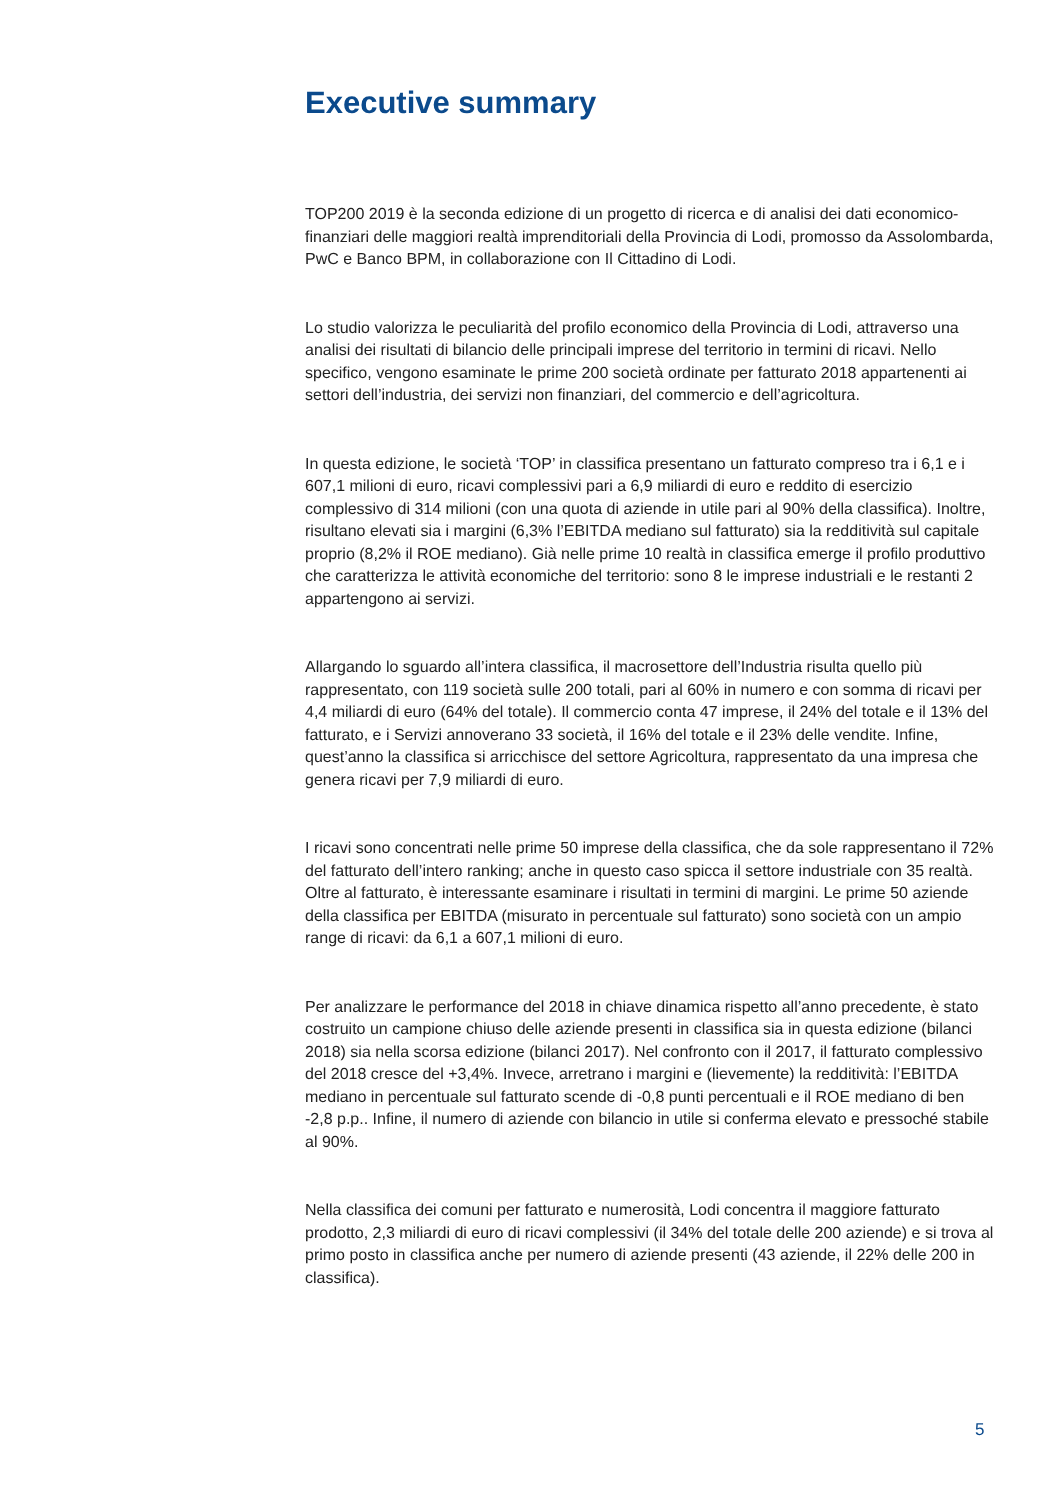Executive summary
TOP200 2019 è la seconda edizione di un progetto di ricerca e di analisi dei dati economico-finanziari delle maggiori realtà imprenditoriali della Provincia di Lodi, promosso da Assolombarda, PwC e Banco BPM, in collaborazione con Il Cittadino di Lodi.
Lo studio valorizza le peculiarità del profilo economico della Provincia di Lodi, attraverso una analisi dei risultati di bilancio delle principali imprese del territorio in termini di ricavi. Nello specifico, vengono esaminate le prime 200 società ordinate per fatturato 2018 appartenenti ai settori dell’industria, dei servizi non finanziari, del commercio e dell’agricoltura.
In questa edizione, le società ‘TOP’ in classifica presentano un fatturato compreso tra i 6,1 e i 607,1 milioni di euro, ricavi complessivi pari a 6,9 miliardi di euro e reddito di esercizio complessivo di 314 milioni (con una quota di aziende in utile pari al 90% della classifica). Inoltre, risultano elevati sia i margini (6,3% l’EBITDA mediano sul fatturato) sia la redditività sul capitale proprio (8,2% il ROE mediano). Già nelle prime 10 realtà in classifica emerge il profilo produttivo che caratterizza le attività economiche del territorio: sono 8 le imprese industriali e le restanti 2 appartengono ai servizi.
Allargando lo sguardo all’intera classifica, il macrosettore dell’Industria risulta quello più rappresentato, con 119 società sulle 200 totali, pari al 60% in numero e con somma di ricavi per 4,4 miliardi di euro (64% del totale). Il commercio conta 47 imprese, il 24% del totale e il 13% del fatturato, e i Servizi annoverano 33 società, il 16% del totale e il 23% delle vendite. Infine, quest’anno la classifica si arricchisce del settore Agricoltura, rappresentato da una impresa che genera ricavi per 7,9 miliardi di euro.
I ricavi sono concentrati nelle prime 50 imprese della classifica, che da sole rappresentano il 72% del fatturato dell’intero ranking; anche in questo caso spicca il settore industriale con 35 realtà. Oltre al fatturato, è interessante esaminare i risultati in termini di margini. Le prime 50 aziende della classifica per EBITDA (misurato in percentuale sul fatturato) sono società con un ampio range di ricavi: da 6,1 a 607,1 milioni di euro.
Per analizzare le performance del 2018 in chiave dinamica rispetto all’anno precedente, è stato costruito un campione chiuso delle aziende presenti in classifica sia in questa edizione (bilanci 2018) sia nella scorsa edizione (bilanci 2017). Nel confronto con il 2017, il fatturato complessivo del 2018 cresce del +3,4%. Invece, arretrano i margini e (lievemente) la redditività: l’EBITDA mediano in percentuale sul fatturato scende di -0,8 punti percentuali e il ROE mediano di ben -2,8 p.p.. Infine, il numero di aziende con bilancio in utile si conferma elevato e pressoché stabile al 90%.
Nella classifica dei comuni per fatturato e numerosità, Lodi concentra il maggiore fatturato prodotto, 2,3 miliardi di euro di ricavi complessivi (il 34% del totale delle 200 aziende) e si trova al primo posto in classifica anche per numero di aziende presenti (43 aziende, il 22% delle 200 in classifica).
5